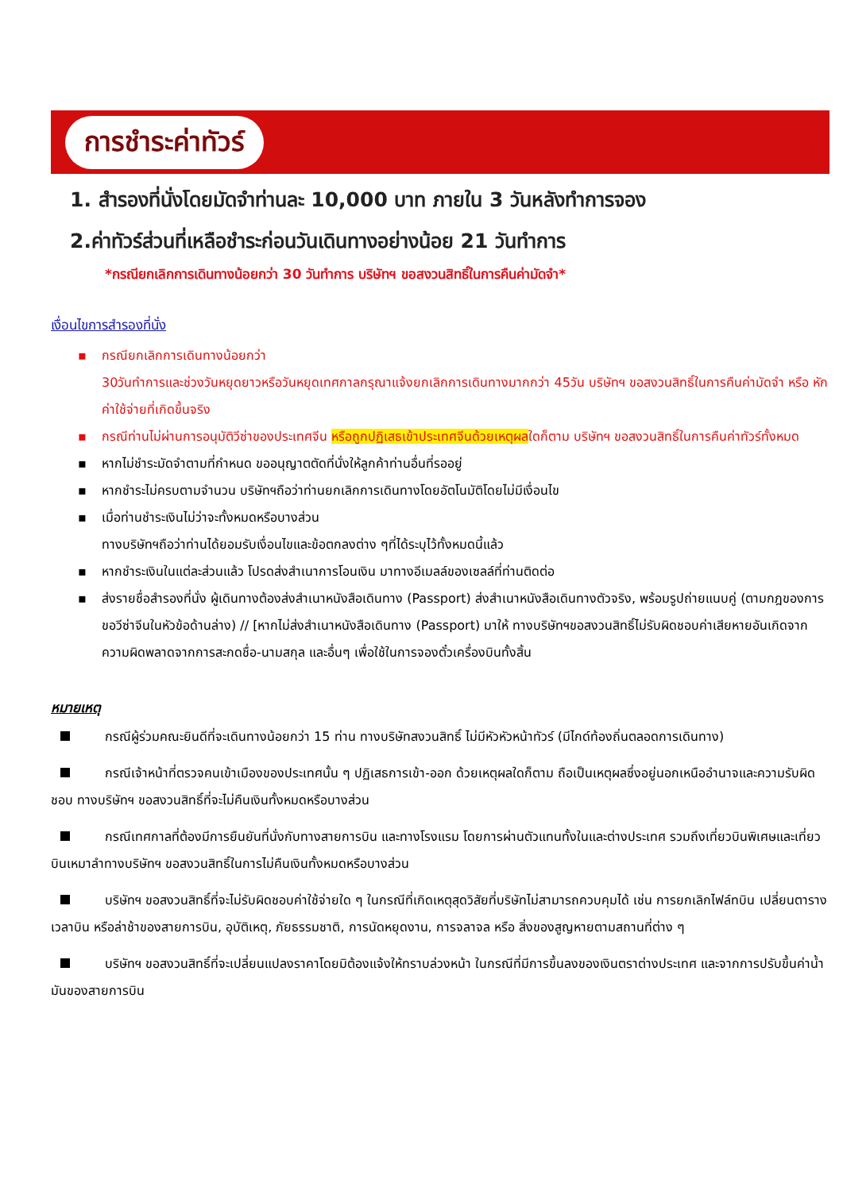การชำระค่าทัวร์
1. สำรองที่นั่งโดยมัดจำท่านละ 10,000 บาท ภายใน 3 วันหลังทำการจอง
2.ค่าทัวร์ส่วนที่เหลือชำระก่อนวันเดินทางอย่างน้อย 21 วันทำการ
*กรณียกเลิกการเดินทางน้อยกว่า 30 วันทำการ บริษัทฯ ขอสงวนสิทธิ์ในการคืนค่ามัดจำ*
เงื่อนไขการสำรองที่นั่ง
▪ กรณียกเลิกการเดินทางน้อยกว่า
30วันทำการและช่วงวันหยุดยาวหรือวันหยุดเทศกาลกรุณาแจ้งยกเลิกการเดินทางมากกว่า 45วัน บริษัทฯ ขอสงวนสิทธิ์ในการคืนค่ามัดจำ หรือ หักค่าใช้จ่ายที่เกิดขึ้นจริง
▪ กรณีท่านไม่ผ่านการอนุมัติวีซ่าของประเทศจีน หรือถูกปฏิเสธเข้าประเทศจีนด้วยเหตุผลใดก็ตาม บริษัทฯ ขอสงวนสิทธิ์ในการคืนค่าทัวร์ทั้งหมด
▪ หากไม่ชำระมัดจำตามที่กำหนด ขออนุญาตตัดที่นั่งให้ลูกค้าท่านอื่นที่รออยู่
▪ หากชำระไม่ครบตามจำนวน บริษัทฯถือว่าท่านยกเลิกการเดินทางโดยอัตโนมัติโดยไม่มีเงื่อนไข
▪ เมื่อท่านชำระเงินไม่ว่าจะทั้งหมดหรือบางส่วน
ทางบริษัทฯถือว่าท่านได้ยอมรับเงื่อนไขและข้อตกลงต่าง ๆที่ได้ระบุไว้ทั้งหมดนี้แล้ว
▪ หากชำระเงินในแต่ละส่วนแล้ว โปรดส่งสำเนาการโอนเงิน มาทางอีเมลล์ของเซลล์ที่ท่านติดต่อ
▪ ส่งรายชื่อสำรองที่นั่ง ผู้เดินทางต้องส่งสำเนาหนังสือเดินทาง (Passport) ส่งสำเนาหนังสือเดินทางตัวจริง, พร้อมรูปถ่ายแนบคู่ (ตามกฎของการขอวีซ่าจีนในหัวข้อด้านล่าง) // [หากไม่ส่งสำเนาหนังสือเดินทาง (Passport) มาให้ ทางบริษัทฯขอสงวนสิทธิ์ไม่รับผิดชอบค่าเสียหายอันเกิดจากความผิดพลาดจากการสะกดชื่อ-นามสกุล และอื่นๆ เพื่อใช้ในการจองตั๋วเครื่องบินทั้งสิ้น
หมายเหตุ
กรณีผู้ร่วมคณะยินดีที่จะเดินทางน้อยกว่า 15 ท่าน ทางบริษัทสงวนสิทธิ์ ไม่มีหัวหัวหน้าทัวร์ (มีไกด์ท้องถิ่นตลอดการเดินทาง)
กรณีเจ้าหน้าที่ตรวจคนเข้าเมืองของประเทศนั้น ๆ ปฏิเสธการเข้า-ออก ด้วยเหตุผลใดก็ตาม ถือเป็นเหตุผลซึ่งอยู่นอกเหนืออำนาจและความรับผิดชอบ ทางบริษัทฯ ขอสงวนสิทธิ์ที่จะไม่คืนเงินทั้งหมดหรือบางส่วน
กรณีเทศกาลที่ต้องมีการยืนยันที่นั่งกับทางสายการบิน และทางโรงแรม โดยการผ่านตัวแทนทั้งในและต่างประเทศ รวมถึงเที่ยวบินพิเศษและเที่ยวบินเหมาลำทางบริษัทฯ ขอสงวนสิทธิ์ในการไม่คืนเงินทั้งหมดหรือบางส่วน
บริษัทฯ ขอสงวนสิทธิ์ที่จะไม่รับผิดชอบค่าใช้จ่ายใด ๆ ในกรณีที่เกิดเหตุสุดวิสัยที่บริษัทไม่สามารถควบคุมได้ เช่น การยกเลิกไฟล์ทบิน เปลี่ยนตารางเวลาบิน หรือล่าช้าของสายการบิน, อุบัติเหตุ, ภัยธรรมชาติ, การนัดหยุดงาน, การจลาจล หรือ สิ่งของสูญหายตามสถานที่ต่าง ๆ
บริษัทฯ ขอสงวนสิทธิ์ที่จะเปลี่ยนแปลงราคาโดยมิต้องแจ้งให้ทราบล่วงหน้า ในกรณีที่มีการขึ้นลงของเงินตราต่างประเทศ และจากการปรับขึ้นค่าน้ำมันของสายการบิน